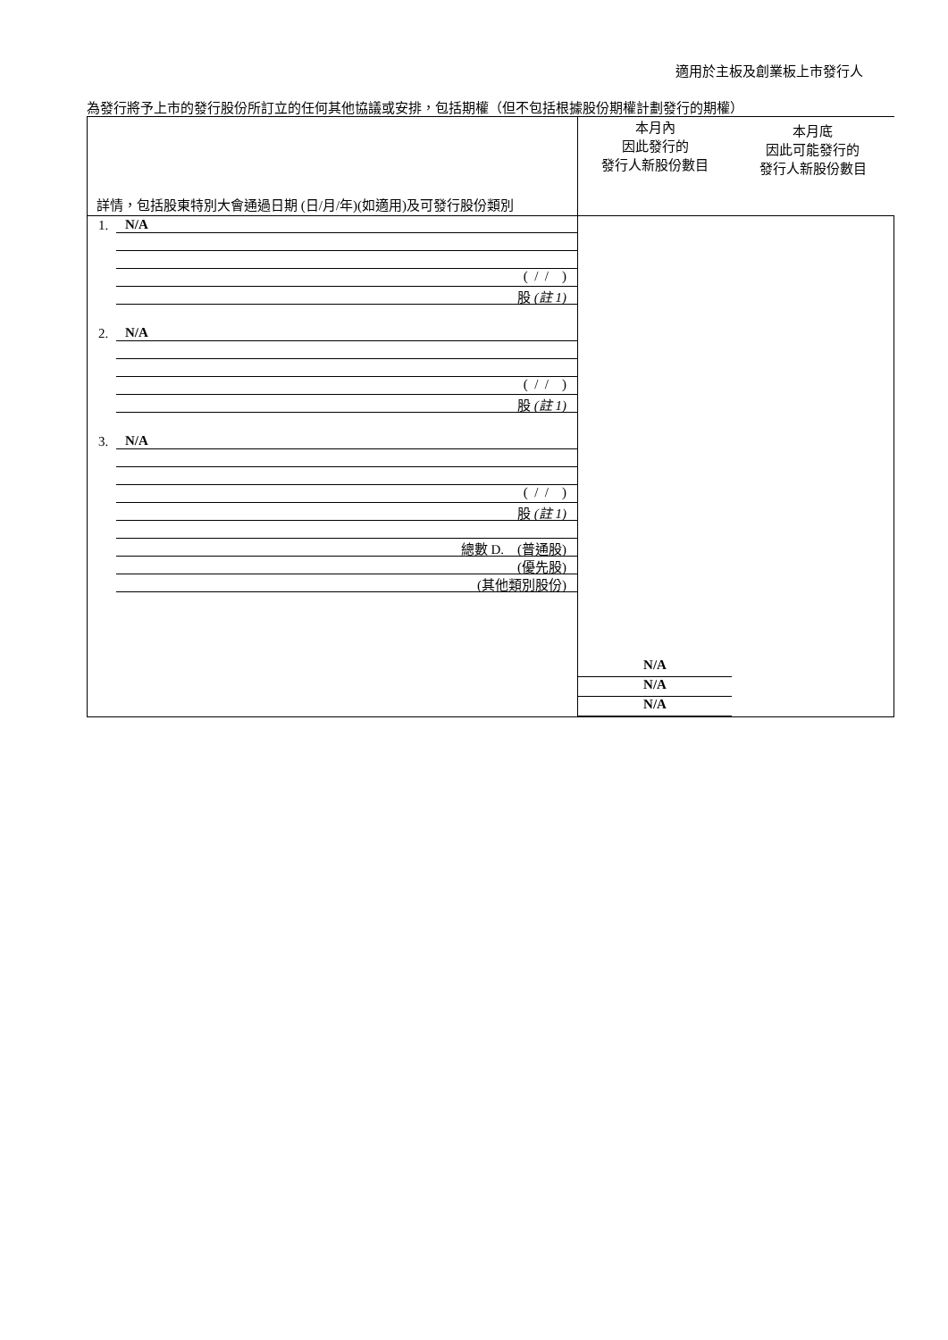適用於主板及創業板上市發行人
為發行將予上市的發行股份所訂立的任何其他協議或安排，包括期權（但不包括根據股份期權計劃發行的期權）
| 詳情，包括股東特別大會通過日期 (日/月/年)(如適用)及可發行股份類別 | 本月內 因此發行的 發行人新股份數目 本月底 因此可能發行的 發行人新股份數目 |
| 1. N/A ( / / ) 股 (註 1) 2. N/A ( / / ) 股 (註 1) 3. N/A ( / / ) 股 (註 1) 總數 D. (普通股) (優先股) (其他類別股份) | N/A N/A N/A |